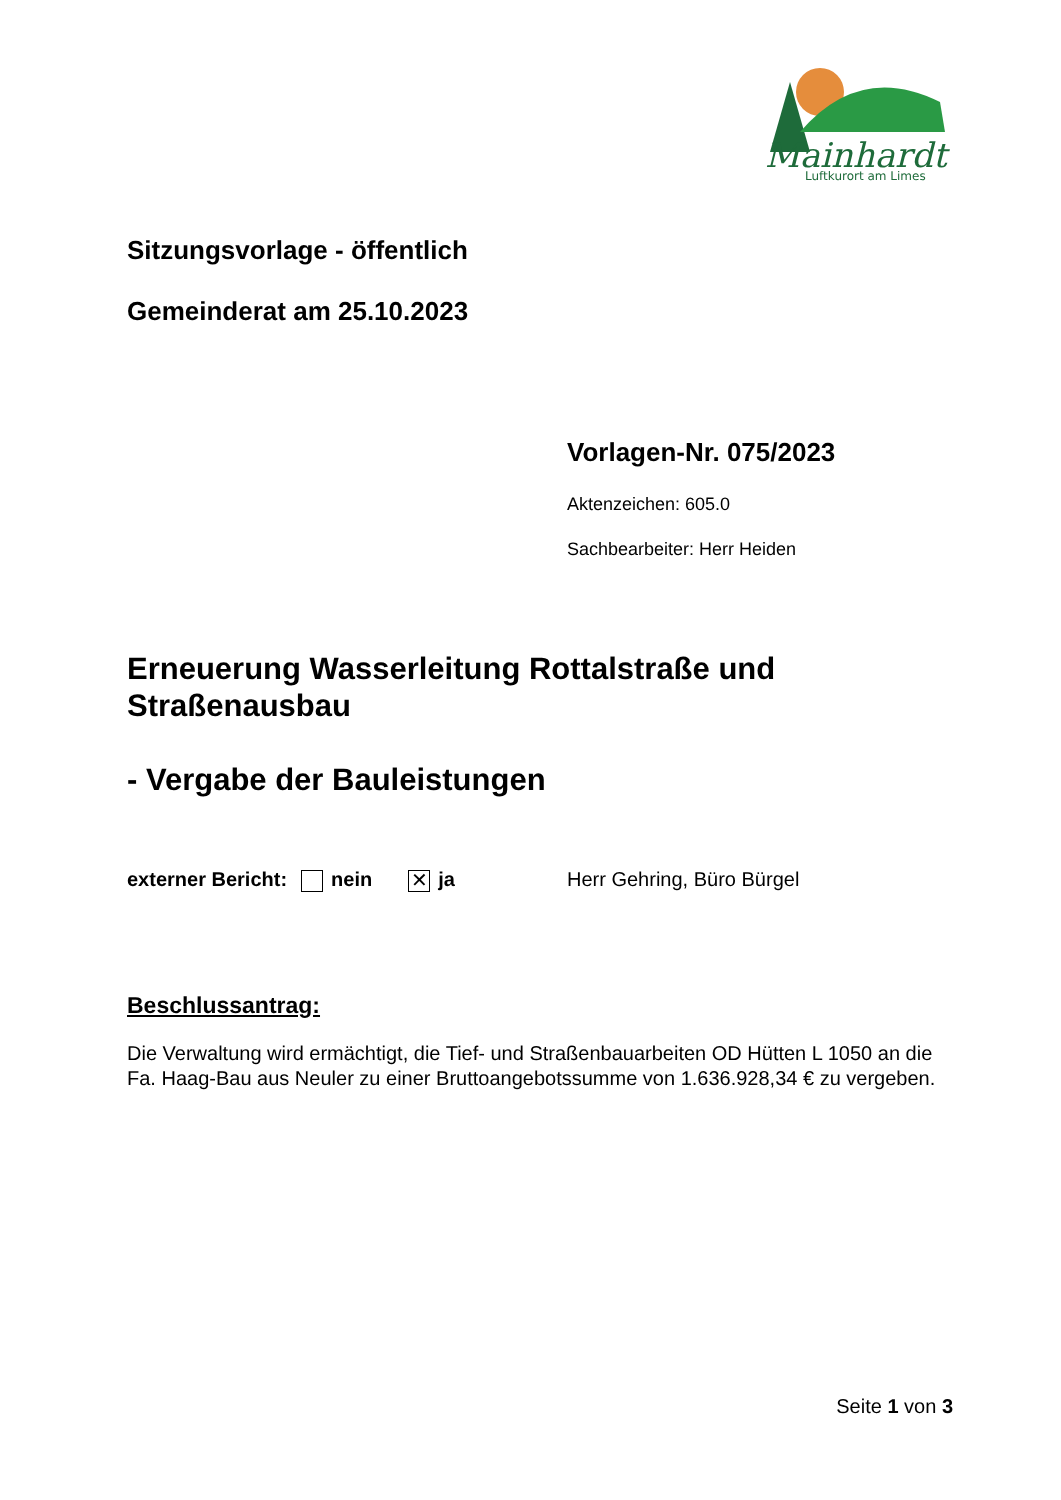Mainhardt
Luftkurort am Limes
Sitzungsvorlage - öffentlich
Gemeinderat am 25.10.2023
Vorlagen-Nr. 075/2023
Aktenzeichen: 605.0
Sachbearbeiter: Herr Heiden
Erneuerung Wasserleitung Rottalstraße und Straßenausbau
- Vergabe der Bauleistungen
externer Bericht: nein ✕ ja Herr Gehring, Büro Bürgel
Beschlussantrag:
Die Verwaltung wird ermächtigt, die Tief- und Straßenbauarbeiten OD Hütten L 1050 an die Fa. Haag-Bau aus Neuler zu einer Bruttoangebotssumme von 1.636.928,34 € zu vergeben.
Seite 1 von 3